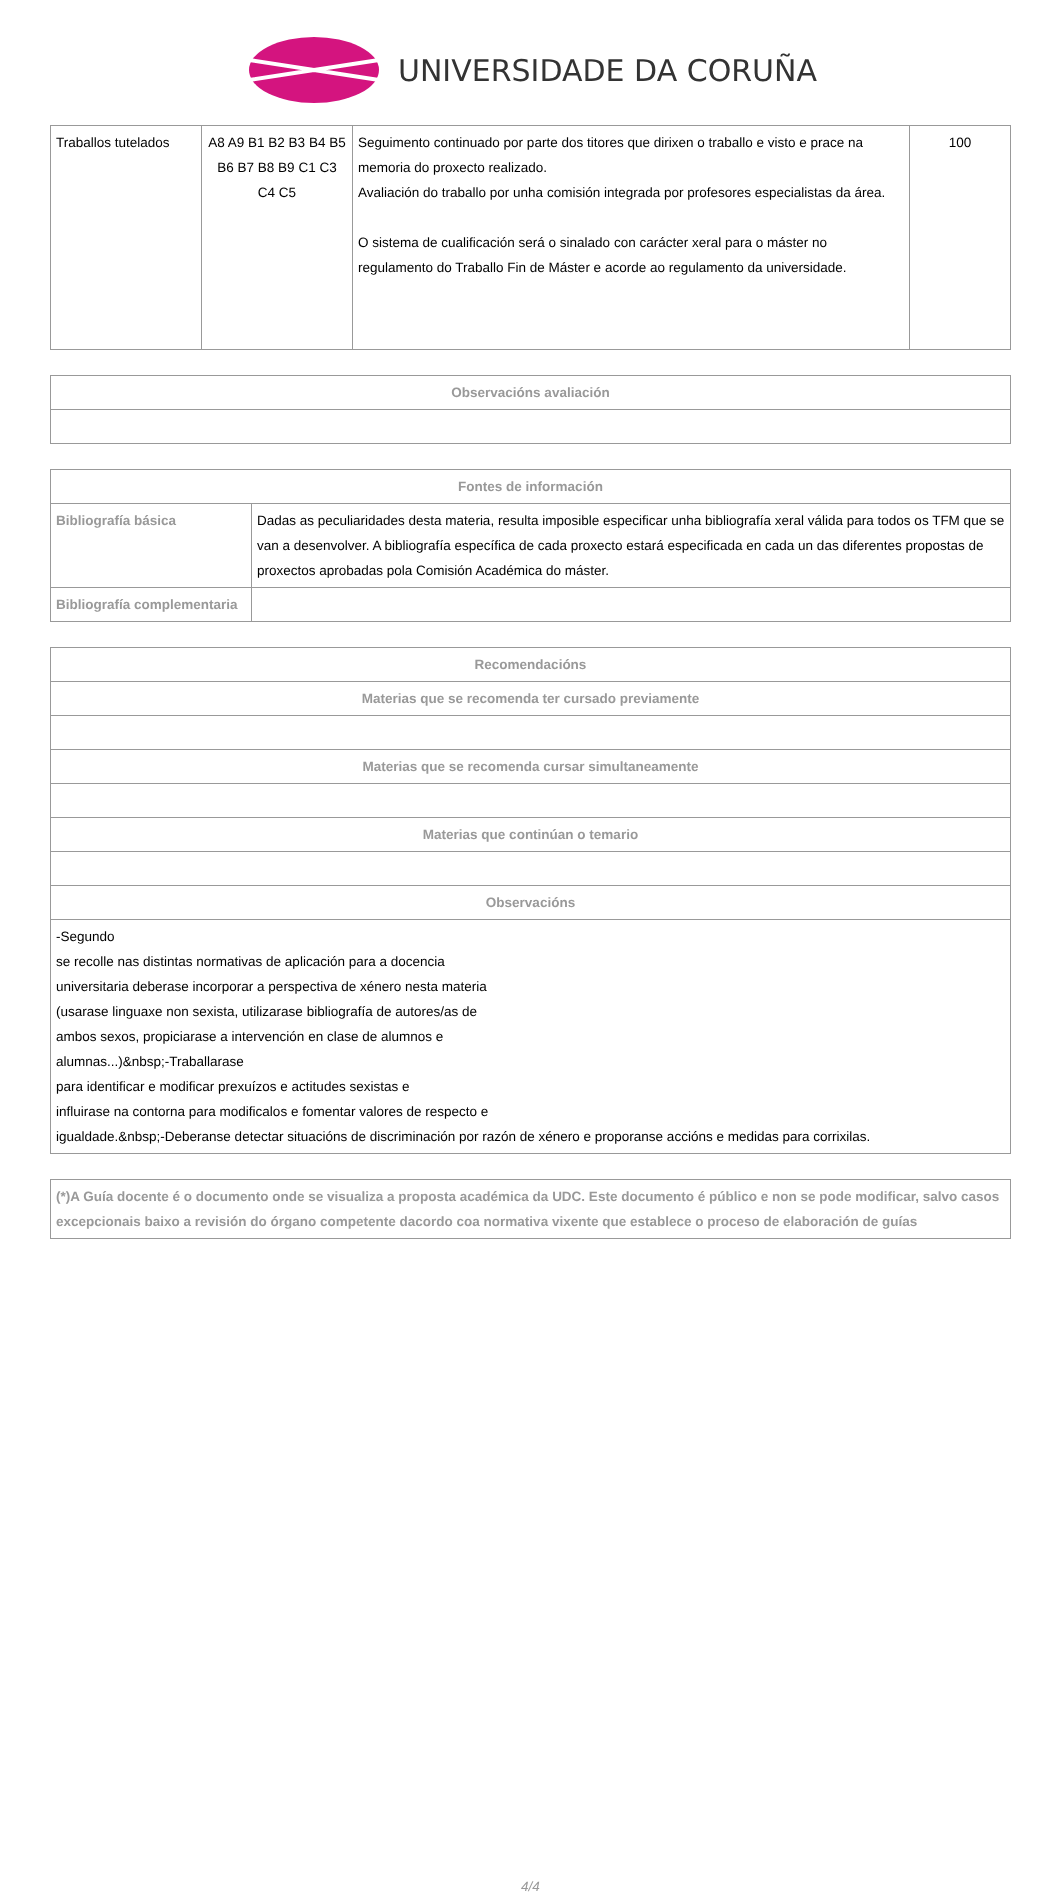UNIVERSIDADE DA CORUÑA
| Traballos tutelados | A8 A9 B1 B2 B3 B4 B5 B6 B7 B8 B9 C1 C3 C4 C5 | Seguimento continuado por parte dos titores que dirixen o traballo e visto e prace na memoria do proxecto realizado. Avaliación do traballo por unha comisión integrada por profesores especialistas da área. O sistema de cualificación será o sinalado con carácter xeral para o máster no regulamento do Traballo Fin de Máster e acorde ao regulamento da universidade. | 100 |
| Observacións avaliación |
| --- |
| Fontes de información | |
| --- | --- |
| Bibliografía básica | Dadas as peculiaridades desta materia, resulta imposible especificar unha bibliografía xeral válida para todos os TFM que se van a desenvolver. A bibliografía específica de cada proxecto estará especificada en cada un das diferentes propostas de proxectos aprobadas pola Comisión Académica do máster. |
| Bibliografía complementaria | |
| Recomendacións |
| --- |
| Materias que se recomenda ter cursado previamente |
| Materias que se recomenda cursar simultaneamente |
| Materias que continúan o temario |
| Observacións |
| -Segundo se recolle nas distintas normativas de aplicación para a docencia universitaria deberase incorporar a perspectiva de xénero nesta materia (usarase linguaxe non sexista, utilizarase bibliografía de autores/as de ambos sexos, propiciarase a intervención en clase de alumnos e alumnas...)&nbsp;-Traballarase para identificar e modificar prexuízos e actitudes sexistas e influirase na contorna para modificalos e fomentar valores de respecto e igualdade.&nbsp;-Deberanse detectar situacións de discriminación por razón de xénero e proporanse accións e medidas para corrixilas. |
| (*)A Guía docente é o documento onde se visualiza a proposta académica da UDC. Este documento é público e non se pode modificar, salvo casos excepcionais baixo a revisión do órgano competente dacordo coa normativa vixente que establece o proceso de elaboración de guías |
4/4